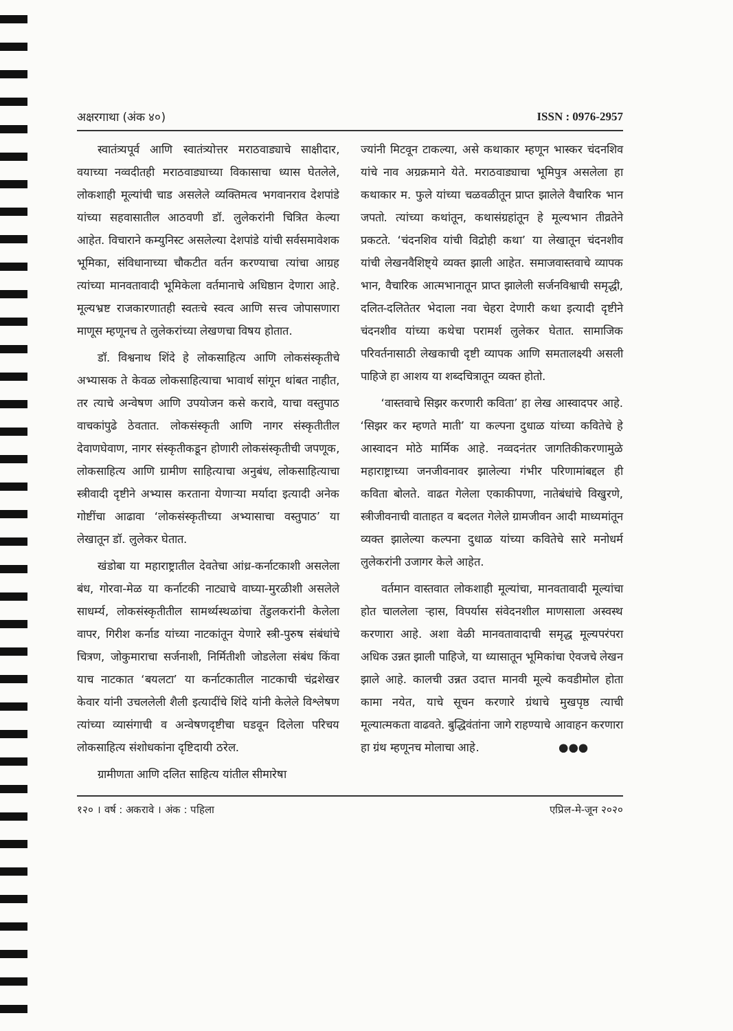अक्षरगाथा (अंक ४०) ISSN : 0976-2957
स्वातंत्र्यपूर्व आणि स्वातंत्र्योत्तर मराठवाड्याचे साक्षीदार, वयाच्या नव्वदीतही मराठवाड्याच्या विकासाचा ध्यास घेतलेले, लोकशाही मूल्यांची चाड असलेले व्यक्तिमत्व भगवानराव देशपांडे यांच्या सहवासातील आठवणी डॉ. लुलेकरांनी चित्रित केल्या आहेत. विचाराने कम्युनिस्ट असलेल्या देशपांडे यांची सर्वसमावेशक भूमिका, संविधानाच्या चौकटीत वर्तन करण्याचा त्यांचा आग्रह त्यांच्या मानवतावादी भूमिकेला वर्तमानाचे अधिष्ठान देणारा आहे. मूल्यभ्रष्ट राजकारणातही स्वतःचे स्वत्व आणि सत्त्व जोपासणारा माणूस म्हणूनच ते लुलेकरांच्या लेखणचा विषय होतात.
डॉ. विश्वनाथ शिंदे हे लोकसाहित्य आणि लोकसंस्कृतीचे अभ्यासक ते केवळ लोकसाहित्याचा भावार्थ सांगून थांबत नाहीत, तर त्याचे अन्वेषण आणि उपयोजन कसे करावे, याचा वस्तुपाठ वाचकांपुढे ठेवतात. लोकसंस्कृती आणि नागर संस्कृतीतील देवाणघेवाण, नागर संस्कृतीकडून होणारी लोकसंस्कृतीची जपणूक, लोकसाहित्य आणि ग्रामीण साहित्याचा अनुबंध, लोकसाहित्याचा स्त्रीवादी दृष्टीने अभ्यास करताना येणाऱ्या मर्यादा इत्यादी अनेक गोष्टींचा आढावा ‘लोकसंस्कृतीच्या अभ्यासाचा वस्तुपाठ’ या लेखातून डॉ. लुलेकर घेतात.
खंडोबा या महाराष्ट्रातील देवतेचा आंध्र-कर्नाटकाशी असलेला बंध, गोरवा-मेळ या कर्नाटकी नाट्याचे वाघ्या-मुरळीशी असलेले साधर्म्य, लोकसंस्कृतीतील सामर्थ्यस्थळांचा तेंडुलकरांनी केलेला वापर, गिरीश कर्नाड यांच्या नाटकांतून येणारे स्त्री-पुरुष संबंधांचे चित्रण, जोकुमाराचा सर्जनाशी, निर्मितीशी जोडलेला संबंध किंवा याच नाटकात ‘बयलटा’ या कर्नाटकातील नाटकाची चंद्रशेखर केवार यांनी उचललेली शैली इत्यादींचे शिंदे यांनी केलेले विश्लेषण त्यांच्या व्यासंगाची व अन्वेषणदृष्टीचा घडवून दिलेला परिचय लोकसाहित्य संशोधकांना दृष्टिदायी ठरेल.
ग्रामीणता आणि दलित साहित्य यांतील सीमारेषा
ज्यांनी मिटवून टाकल्या, असे कथाकार म्हणून भास्कर चंदनशिव यांचे नाव अग्रक्रमाने येते. मराठवाड्याचा भूमिपुत्र असलेला हा कथाकार म. फुले यांच्या चळवळीतून प्राप्त झालेले वैचारिक भान जपतो. त्यांच्या कथांतून, कथासंग्रहांतून हे मूल्यभान तीव्रतेने प्रकटते. ‘चंदनशिव यांची विद्रोही कथा’ या लेखातून चंदनशीव यांची लेखनवैशिष्ट्ये व्यक्त झाली आहेत. समाजवास्तवाचे व्यापक भान, वैचारिक आत्मभानातून प्राप्त झालेली सर्जनविश्वाची समृद्धी, दलित-दलितेतर भेदाला नवा चेहरा देणारी कथा इत्यादी दृष्टीने चंदनशीव यांच्या कथेचा परामर्श लुलेकर घेतात. सामाजिक परिवर्तनासाठी लेखकाची दृष्टी व्यापक आणि समतालक्ष्यी असली पाहिजे हा आशय या शब्दचित्रातून व्यक्त होतो.
‘वास्तवाचे सिझर करणारी कविता’ हा लेख आस्वादपर आहे. ‘सिझर कर म्हणते माती’ या कल्पना दुधाळ यांच्या कवितेचे हे आस्वादन मोठे मार्मिक आहे. नव्वदनंतर जागतिकीकरणामुळे महाराष्ट्राच्या जनजीवनावर झालेल्या गंभीर परिणामांबद्दल ही कविता बोलते. वाढत गेलेला एकाकीपणा, नातेबंधांचे विखुरणे, स्त्रीजीवनाची वाताहत व बदलत गेलेले ग्रामजीवन आदी माध्यमांतून व्यक्त झालेल्या कल्पना दुधाळ यांच्या कवितेचे सारे मनोधर्म लुलेकरांनी उजागर केले आहेत.
वर्तमान वास्तवात लोकशाही मूल्यांचा, मानवतावादी मूल्यांचा होत चाललेला ऱ्हास, विपर्यास संवेदनशील माणसाला अस्वस्थ करणारा आहे. अशा वेळी मानवतावादाची समृद्ध मूल्यपरंपरा अधिक उन्नत झाली पाहिजे, या ध्यासातून भूमिकांचा ऐवजचे लेखन झाले आहे. कालची उन्नत उदात्त मानवी मूल्ये कवडीमोल होता कामा नयेत, याचे सूचन करणारे ग्रंथाचे मुखपृष्ठ त्याची मूल्यात्मकता वाढवते. बुद्धिवंतांना जागे राहण्याचे आवाहन करणारा हा ग्रंथ म्हणूनच मोलाचा आहे. ●●●
१२० । वर्ष : अकरावे । अंक : पहिला एप्रिल-मे-जून २०२०